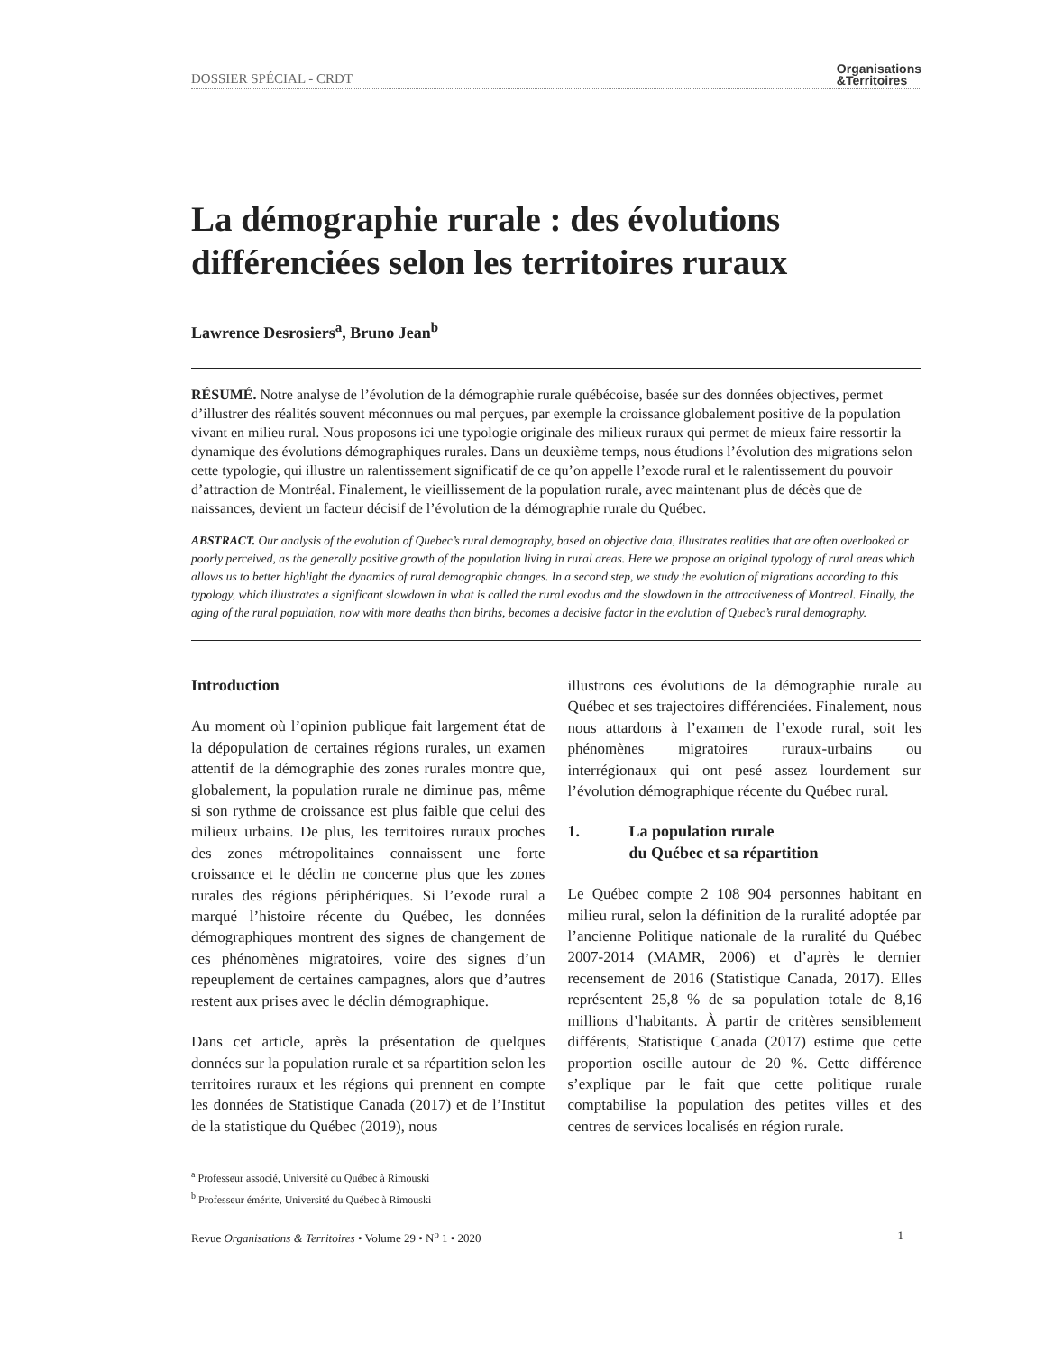DOSSIER SPÉCIAL - CRDT Organisations
&Territoires
La démographie rurale : des évolutions différenciées selon les territoires ruraux
Lawrence Desrosiers<sup>a</sup>, Bruno Jean<sup>b</sup>
RÉSUMÉ. Notre analyse de l’évolution de la démographie rurale québécoise, basée sur des données objectives, permet d’illustrer des réalités souvent méconnues ou mal perçues, par exemple la croissance globalement positive de la population vivant en milieu rural. Nous proposons ici une typologie originale des milieux ruraux qui permet de mieux faire ressortir la dynamique des évolutions démographiques rurales. Dans un deuxième temps, nous étudions l’évolution des migrations selon cette typologie, qui illustre un ralentissement significatif de ce qu’on appelle l’exode rural et le ralentissement du pouvoir d’attraction de Montréal. Finalement, le vieillissement de la population rurale, avec maintenant plus de décès que de naissances, devient un facteur décisif de l’évolution de la démographie rurale du Québec.
ABSTRACT. Our analysis of the evolution of Quebec’s rural demography, based on objective data, illustrates realities that are often overlooked or poorly perceived, as the generally positive growth of the population living in rural areas. Here we propose an original typology of rural areas which allows us to better highlight the dynamics of rural demographic changes. In a second step, we study the evolution of migrations according to this typology, which illustrates a significant slowdown in what is called the rural exodus and the slowdown in the attractiveness of Montreal. Finally, the aging of the rural population, now with more deaths than births, becomes a decisive factor in the evolution of Quebec’s rural demography.
Introduction
Au moment où l’opinion publique fait largement état de la dépopulation de certaines régions rurales, un examen attentif de la démographie des zones rurales montre que, globalement, la population rurale ne diminue pas, même si son rythme de croissance est plus faible que celui des milieux urbains. De plus, les territoires ruraux proches des zones métropolitaines connaissent une forte croissance et le déclin ne concerne plus que les zones rurales des régions périphériques. Si l’exode rural a marqué l’histoire récente du Québec, les données démographiques montrent des signes de changement de ces phénomènes migratoires, voire des signes d’un repeuplement de certaines campagnes, alors que d’autres restent aux prises avec le déclin démographique.
Dans cet article, après la présentation de quelques données sur la population rurale et sa répartition selon les territoires ruraux et les régions qui prennent en compte les données de Statistique Canada (2017) et de l’Institut de la statistique du Québec (2019), nous
illustrons ces évolutions de la démographie rurale au Québec et ses trajectoires différenciées. Finalement, nous nous attardons à l’examen de l’exode rural, soit les phénomènes migratoires ruraux-urbains ou interrégionaux qui ont pesé assez lourdement sur l’évolution démographique récente du Québec rural.
1. La population rurale
du Québec et sa répartition
Le Québec compte 2 108 904 personnes habitant en milieu rural, selon la définition de la ruralité adoptée par l’ancienne Politique nationale de la ruralité du Québec 2007-2014 (MAMR, 2006) et d’après le dernier recensement de 2016 (Statistique Canada, 2017). Elles représentent 25,8 % de sa population totale de 8,16 millions d’habitants. À partir de critères sensiblement différents, Statistique Canada (2017) estime que cette proportion oscille autour de 20 %. Cette différence s’explique par le fait que cette politique rurale comptabilise la population des petites villes et des centres de services localisés en région rurale.
<sup>a</sup> Professeur associé, Université du Québec à Rimouski
<sup>b</sup> Professeur émérite, Université du Québec à Rimouski
Revue Organisations & Territoires • Volume 29 • N<sup>o</sup> 1 • 2020 1